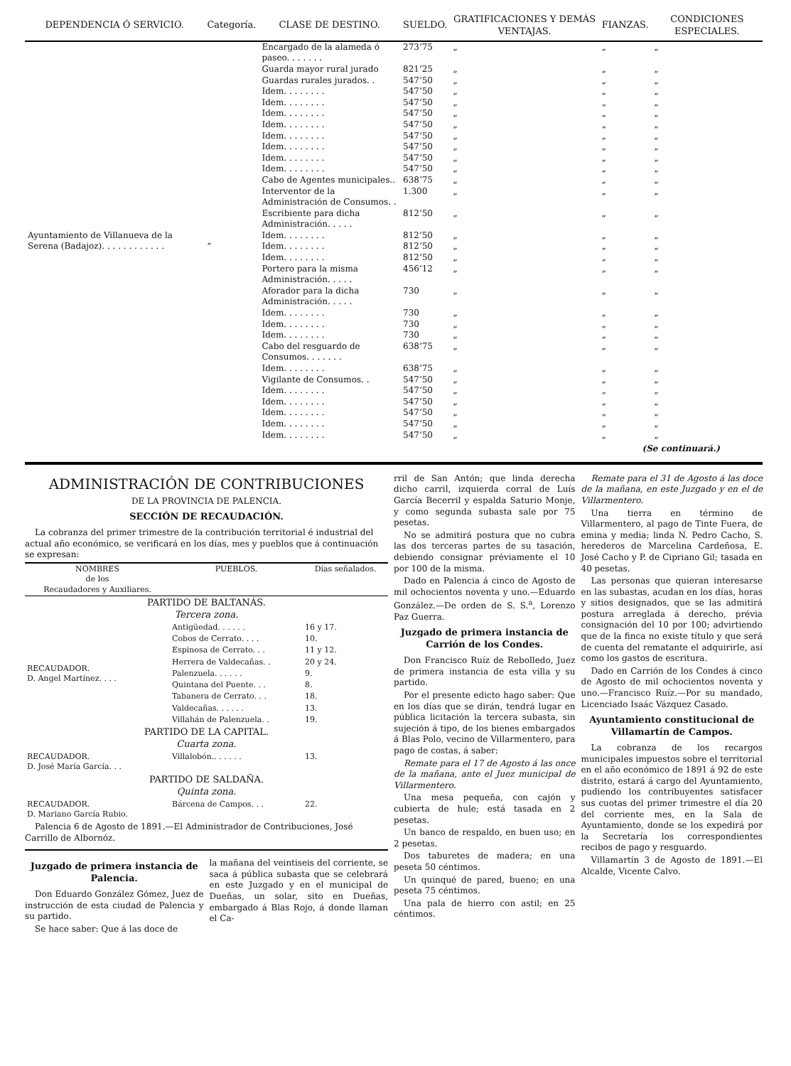| DEPENDENCIA Ó SERVICIO. | Categoría. | CLASE DE DESTINO. | SUELDO. | GRATIFICACIONES Y DEMÁS VENTAJAS. | FIANZAS. | CONDICIONES ESPECIALES. |
| --- | --- | --- | --- | --- | --- | --- |
| Ayuntamiento de Villanueva de la Serena (Badajoz). . . . . . . . . . . . | „ | Encargado de la alameda ó paseo. . . . . . . | 273‘75 | „ | „ | „ |
| | | Guarda mayor rural jurado | 821‘25 | „ | „ | „ |
| | | Guardas rurales jurados. . | 547‘50 | „ | „ | „ |
| | | Idem. . . . . . . . | 547‘50 | „ | „ | „ |
| | | Idem. . . . . . . . | 547‘50 | „ | „ | „ |
| | | Idem. . . . . . . . | 547‘50 | „ | „ | „ |
| | | Idem. . . . . . . . | 547‘50 | „ | „ | „ |
| | | Idem. . . . . . . . | 547‘50 | „ | „ | „ |
| | | Idem. . . . . . . . | 547‘50 | „ | „ | „ |
| | | Idem. . . . . . . . | 547‘50 | „ | „ | „ |
| | | Idem. . . . . . . . | 547‘50 | „ | „ | „ |
| | | Cabo de Agentes municipales.. | 638‘75 | „ | „ | „ |
| | | Interventor de la Administración de Consumos. . | 1.300 | „ | „ | „ |
| | | Escribiente para dicha Administración. . . . . | 812‘50 | „ | „ | „ |
| | | Idem. . . . . . . . | 812‘50 | „ | „ | „ |
| | | Idem. . . . . . . . | 812‘50 | „ | „ | „ |
| | | Idem. . . . . . . . | 812‘50 | „ | „ | „ |
| | | Portero para la misma Administración. . . . . | 456‘12 | „ | „ | „ |
| | | Aforador para la dicha Administración. . . . . | 730 | „ | „ | „ |
| | | Idem. . . . . . . . | 730 | „ | „ | „ |
| | | Idem. . . . . . . . | 730 | „ | „ | „ |
| | | Idem. . . . . . . . | 730 | „ | „ | „ |
| | | Cabo del resguardo de Consumos. . . . . . . | 638‘75 | „ | „ | „ |
| | | Idem. . . . . . . . | 638‘75 | „ | „ | „ |
| | | Vigilante de Consumos. . | 547‘50 | „ | „ | „ |
| | | Idem. . . . . . . . | 547‘50 | „ | „ | „ |
| | | Idem. . . . . . . . | 547‘50 | „ | „ | „ |
| | | Idem. . . . . . . . | 547‘50 | „ | „ | „ |
| | | Idem. . . . . . . . | 547‘50 | „ | „ | „ |
| | | Idem. . . . . . . . | 547‘50 | „ | „ | „ |
(Se continuará.)
ADMINISTRACIÓN DE CONTRIBUCIONES
DE LA PROVINCIA DE PALENCIA.
SECCIÓN DE RECAUDACIÓN.
La cobranza del primer trimestre de la contribución territorial é industrial del actual año económico, se verificará en los días, mes y pueblos que á continuación se expresan:
| NOMBRES de los Recaudadores y Auxiliares. | PUEBLOS. | Días señalados. |
| --- | --- | --- |
| PARTIDO DE BALTANÁS. Tercera zona. | | |
| RECAUDADOR. D. Angel Martínez. . . . | Antigüedad. . . . . . | 16 y 17. |
| | Cobos de Cerrato. . . . | 10. |
| | Espinosa de Cerrato. . . | 11 y 12. |
| | Herrera de Valdecañas. . | 20 y 24. |
| | Palenzuela. . . . . . | 9. |
| | Quintana del Puente. . . | 8. |
| | Tabanera de Cerrato. . . | 18. |
| | Valdecañas. . . . . . | 13. |
| | Villahán de Palenzuela. . | 19. |
| PARTIDO DE LA CAPITAL. Cuarta zona. | | |
| RECAUDADOR. D. José María García. . . | Villalobón.. . . . . . | 13. |
| PARTIDO DE SALDAÑA. Quinta zona. | | |
| RECAUDADOR. D. Mariano García Rubio. | Bárcena de Campos. . . | 22. |
Palencia 6 de Agosto de 1891.—El Administrador de Contribuciones, José Carrillo de Albornóz.
Juzgado de primera instancia de Palencia.
Don Eduardo González Gómez, Juez de instrucción de esta ciudad de Palencia y su partido.
Se hace saber: Que á las doce de
la mañana del veintiseis del corriente, se saca á pública subasta que se celebrará en este Juzgado y en el municipal de Dueñas, un solar, sito en Dueñas, embargado á Blas Rojo, á donde llaman el Ca-
rril de San Antón; que linda derecha dicho carril, izquierda corral de Luís García Becerril y espalda Saturio Monje, y como segunda subasta sale por 75 pesetas.
No se admitirá postura que no cubra las dos terceras partes de su tasación, debiendo consignar préviamente el 10 por 100 de la misma.
Dado en Palencia á cinco de Agosto de mil ochocientos noventa y uno.—Eduardo González.—De orden de S. S.<sup>a</sup>, Lorenzo Paz Guerra.
Juzgado de primera instancia de Carrión de los Condes.
Don Francisco Ruíz de Rebolledo, Juez de primera instancia de esta villa y su partido.
Por el presente edicto hago saber: Que en los días que se dirán, tendrá lugar en pública licitación la tercera subasta, sin sujeción á tipo, de los bienes embargados á Blas Polo, vecino de Villarmentero, para pago de costas, á saber:
Remate para el 17 de Agosto á las once de la mañana, ante el Juez municipal de Villarmentero.
Una mesa pequeña, con cajón y cubierta de hule; está tasada en 2 pesetas.
Un banco de respaldo, en buen uso; en 2 pesetas.
Dos taburetes de madera; en una peseta 50 céntimos.
Un quinqué de pared, bueno; en una peseta 75 céntimos.
Una pala de hierro con astil; en 25 céntimos.
Remate para el 31 de Agosto á las doce de la mañana, en este Juzgado y en el de Villarmentero.
Una tierra en término de Villarmentero, al pago de Tinte Fuera, de emina y media; linda N. Pedro Cacho, S. herederos de Marcelina Cardeñosa, E. José Cacho y P. de Cipriano Gil; tasada en 40 pesetas.
Las personas que quieran interesarse en las subastas, acudan en los días, horas y sitios designados, que se las admitirá postura arreglada á derecho, prévia consignación del 10 por 100; advirtiendo que de la finca no existe título y que será de cuenta del rematante el adquirirle, así como los gastos de escritura.
Dado en Carrión de los Condes á cinco de Agosto de mil ochocientos noventa y uno.—Francisco Ruíz.—Por su mandado, Licenciado Isaác Vázquez Casado.
Ayuntamiento constitucional de Villamartín de Campos.
La cobranza de los recargos municipales impuestos sobre el territorial en el año económico de 1891 á 92 de este distrito, estará á cargo del Ayuntamiento, pudiendo los contribuyentes satisfacer sus cuotas del primer trimestre el día 20 del corriente mes, en la Sala de Ayuntamiento, donde se los expedirá por la Secretaría los correspondientes recibos de pago y resguardo.
Villamartín 3 de Agosto de 1891.—El Alcalde, Vicente Calvo.